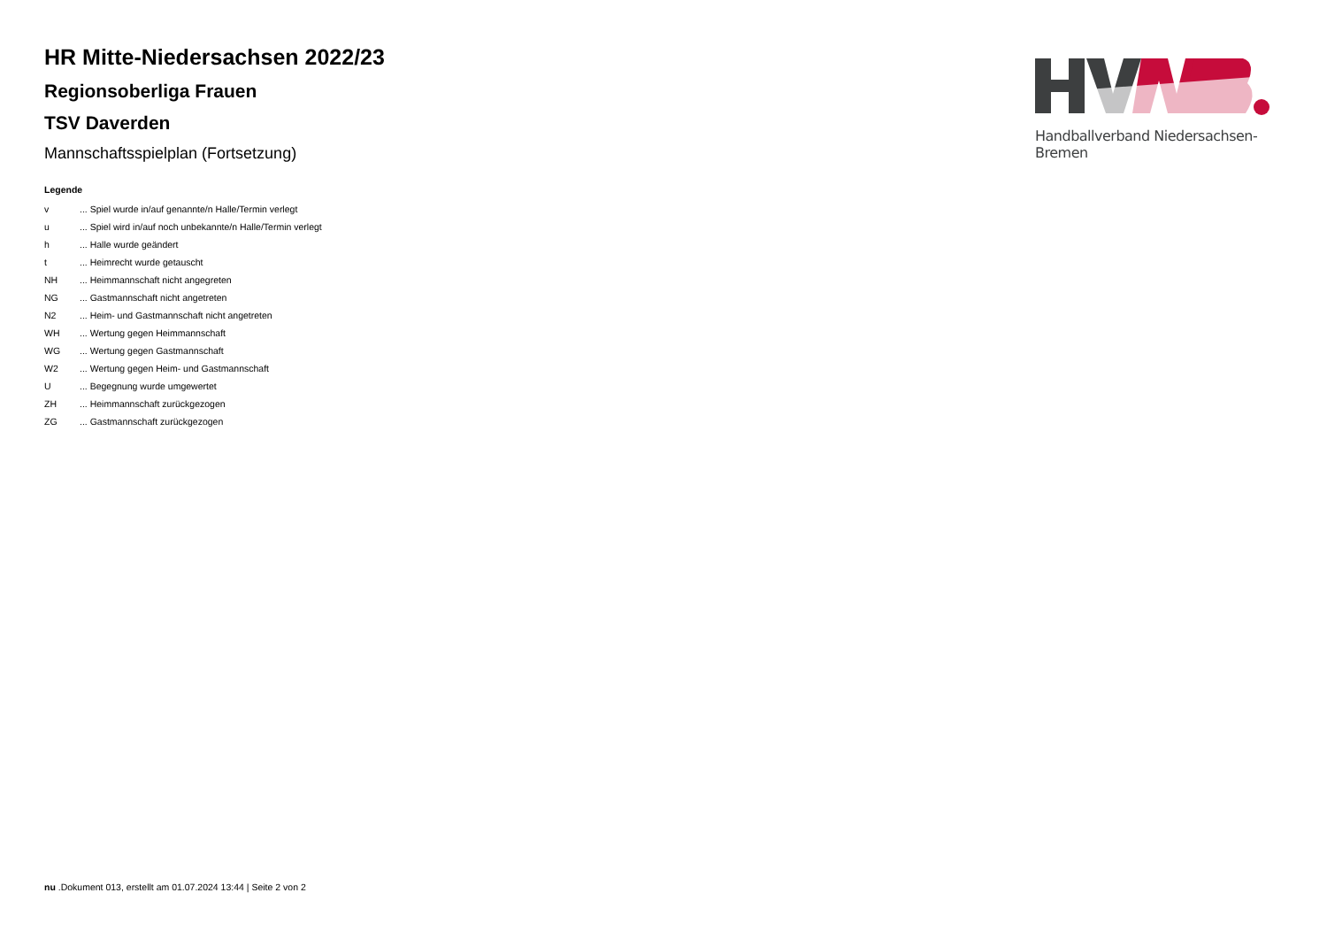HR Mitte-Niedersachsen 2022/23
Regionsoberliga Frauen
TSV Daverden
Mannschaftsspielplan (Fortsetzung)
Legende
| v | ... Spiel wurde in/auf genannte/n Halle/Termin verlegt |
| u | ... Spiel wird in/auf noch unbekannte/n Halle/Termin verlegt |
| h | ... Halle wurde geändert |
| t | ... Heimrecht wurde getauscht |
| NH | ... Heimmannschaft nicht angegreten |
| NG | ... Gastmannschaft nicht angetreten |
| N2 | ... Heim- und Gastmannschaft nicht angetreten |
| WH | ... Wertung gegen Heimmannschaft |
| WG | ... Wertung gegen Gastmannschaft |
| W2 | ... Wertung gegen Heim- und Gastmannschaft |
| U | ... Begegnung wurde umgewertet |
| ZH | ... Heimmannschaft zurückgezogen |
| ZG | ... Gastmannschaft zurückgezogen |
Handballverband Niedersachsen-Bremen
nu .Dokument 013, erstellt am 01.07.2024 13:44 | Seite 2 von 2